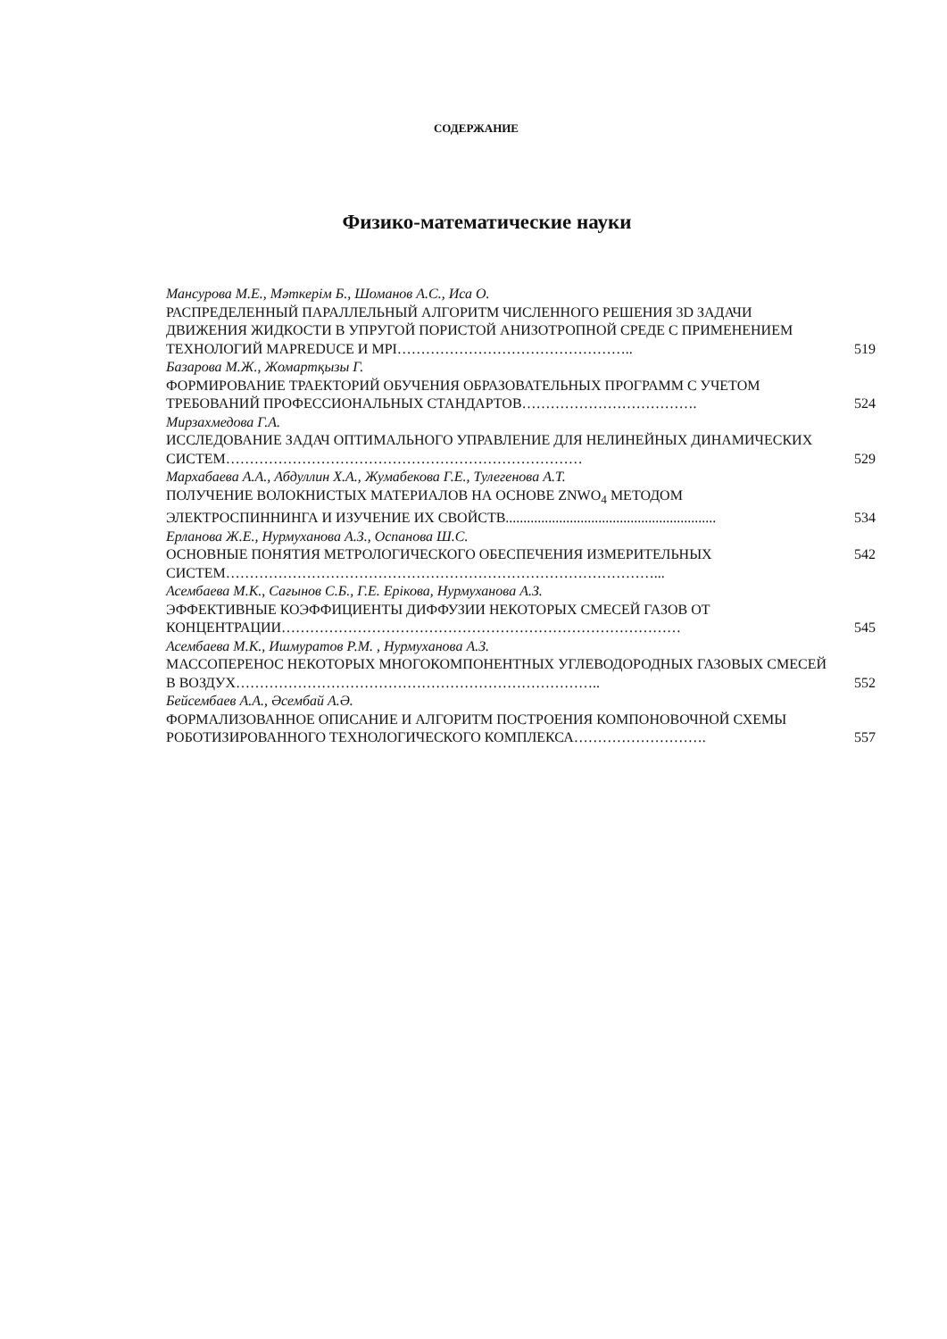СОДЕРЖАНИЕ
Физико-математические науки
Мансурова М.Е., Мәткерім Б., Шоманов А.С., Иса О.
РАСПРЕДЕЛЕННЫЙ ПАРАЛЛЕЛЬНЫЙ АЛГОРИТМ ЧИСЛЕННОГО РЕШЕНИЯ 3D ЗАДАЧИ ДВИЖЕНИЯ ЖИДКОСТИ В УПРУГОЙ ПОРИСТОЙ АНИЗОТРОПНОЙ СРЕДЕ С ПРИМЕНЕНИЕМ ТЕХНОЛОГИЙ MAPREDUCE И MPI…………………………………………..
519
Базарова М.Ж., Жомартқызы Г.
ФОРМИРОВАНИЕ ТРАЕКТОРИЙ ОБУЧЕНИЯ ОБРАЗОВАТЕЛЬНЫХ ПРОГРАММ С УЧЕТОМ ТРЕБОВАНИЙ ПРОФЕССИОНАЛЬНЫХ СТАНДАРТОВ……………………………….
524
Мирзахмедова Г.А.
ИССЛЕДОВАНИЕ ЗАДАЧ ОПТИМАЛЬНОГО УПРАВЛЕНИЕ ДЛЯ НЕЛИНЕЙНЫХ ДИНАМИЧЕСКИХ СИСТЕМ…………………………………………………………………
529
Мархабаева А.А., Абдуллин Х.А., Жумабекова Г.Е., Тулегенова А.Т.
ПОЛУЧЕНИЕ ВОЛОКНИСТЫХ МАТЕРИАЛОВ НА ОСНОВЕ ZNWO<sub>4</sub> МЕТОДОМ ЭЛЕКТРОСПИННИНГА И ИЗУЧЕНИЕ ИХ СВОЙСТВ...........................................................
534
Ерланова Ж.Е., Нурмуханова А.З., Оспанова Ш.С.
ОСНОВНЫЕ ПОНЯТИЯ МЕТРОЛОГИЧЕСКОГО ОБЕСПЕЧЕНИЯ ИЗМЕРИТЕЛЬНЫХ СИСТЕМ………………………………………………………………………………...
542
Асембаева М.К., Сағынов С.Б., Г.Е. Ерікова, Нурмуханова А.З.
ЭФФЕКТИВНЫЕ КОЭФФИЦИЕНТЫ ДИФФУЗИИ НЕКОТОРЫХ СМЕСЕЙ ГАЗОВ ОТ КОНЦЕНТРАЦИИ…………………………………………………………………………
545
Асембаева М.К., Ишмуратов Р.М. , Нурмуханова А.З.
МАССОПЕРЕНОС НЕКОТОРЫХ МНОГОКОМПОНЕНТНЫХ УГЛЕВОДОРОДНЫХ ГАЗОВЫХ СМЕСЕЙ В ВОЗДУХ…………………………………………………………………..
552
Бейсембаев А.А., Әсембай А.Ә.
ФОРМАЛИЗОВАННОЕ ОПИСАНИЕ И АЛГОРИТМ ПОСТРОЕНИЯ КОМПОНОВОЧНОЙ СХЕМЫ РОБОТИЗИРОВАННОГО ТЕХНОЛОГИЧЕСКОГО КОМПЛЕКСА……………………….
557